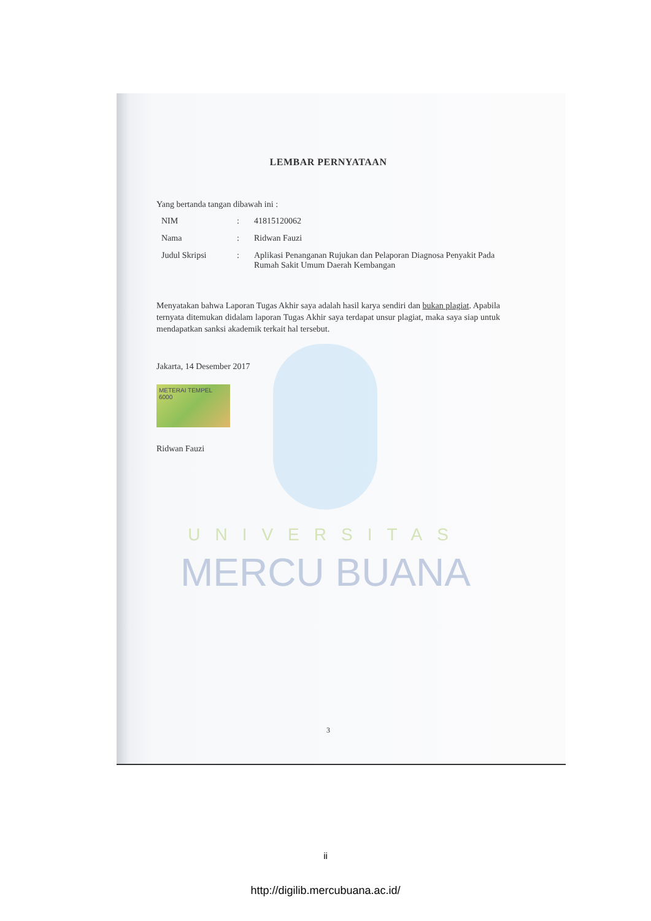LEMBAR PERNYATAAN
Yang bertanda tangan dibawah ini :
| NIM | : | 41815120062 |
| Nama | : | Ridwan Fauzi |
| Judul Skripsi | : | Aplikasi Penanganan Rujukan dan Pelaporan Diagnosa Penyakit Pada Rumah Sakit Umum Daerah Kembangan |
Menyatakan bahwa Laporan Tugas Akhir saya adalah hasil karya sendiri dan bukan plagiat. Apabila ternyata ditemukan didalam laporan Tugas Akhir saya terdapat unsur plagiat, maka saya siap untuk mendapatkan sanksi akademik terkait hal tersebut.
Jakarta, 14 Desember 2017
METERAI TEMPEL
6000
Ridwan Fauzi
3
UNIVERSITAS
MERCU BUANA
ii
http://digilib.mercubuana.ac.id/